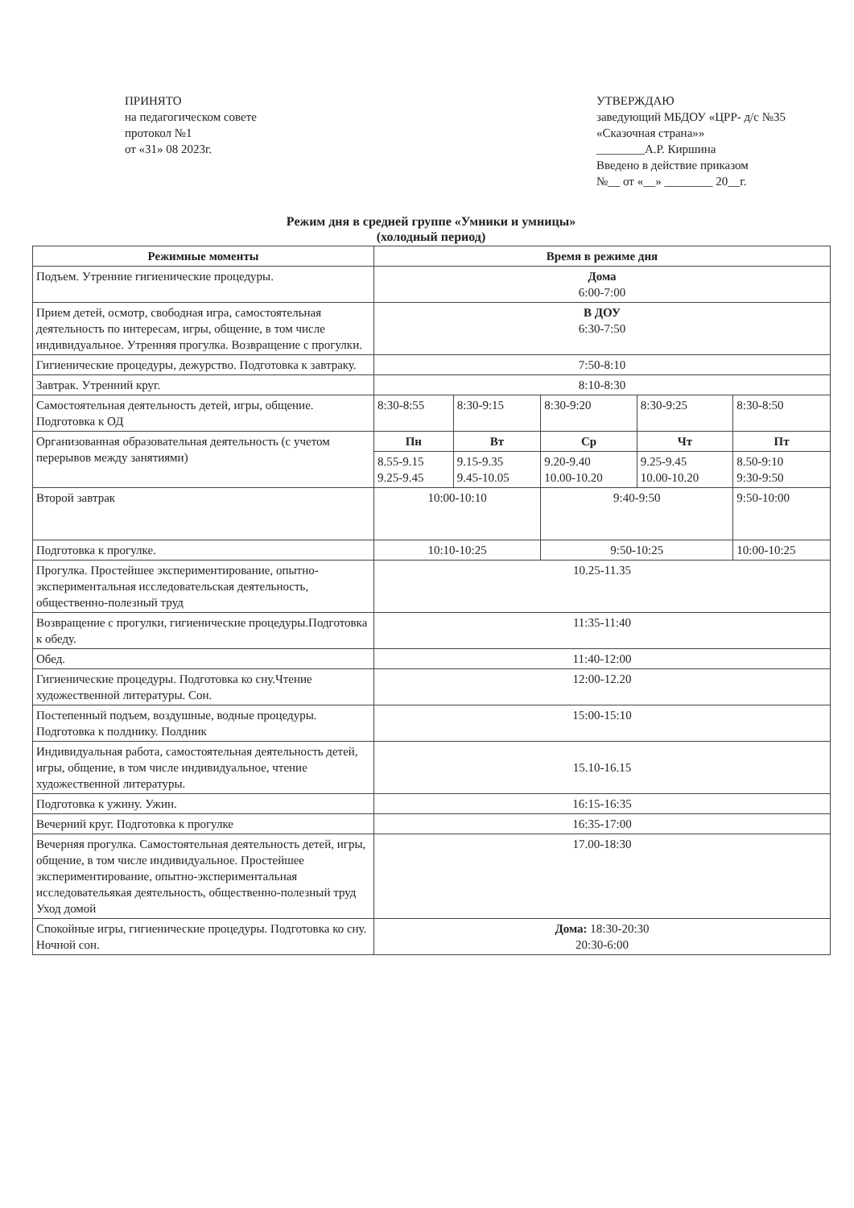ПРИНЯТО
на педагогическом совете
протокол №1
от «31» 08 2023г.
УТВЕРЖДАЮ
заведующий МБДОУ «ЦРР- д/с №35 «Сказочная страна»»
________А.Р. Киршина
Введено в действие приказом
№__ от «__» ________ 20__г.
Режим дня в средней группе «Умники и умницы»
(холодный период)
| Режимные моменты | Время в режиме дня | | | | |
| --- | --- | --- | --- | --- | --- |
| Подъем. Утренние гигиенические процедуры. | Дома 6:00-7:00 | | | | |
| Прием детей, осмотр, свободная игра, самостоятельная деятельность по интересам, игры, общение, в том числе индивидуальное. Утренняя прогулка. Возвращение с прогулки. | В ДОУ 6:30-7:50 | | | | |
| Гигиенические процедуры, дежурство. Подготовка к завтраку. | 7:50-8:10 | | | | |
| Завтрак. Утренний круг. | 8:10-8:30 | | | | |
| Самостоятельная деятельность детей, игры, общение. Подготовка к ОД | 8:30-8:55 | 8:30-9:15 | 8:30-9:20 | 8:30-9:25 | 8:30-8:50 |
| Организованная образовательная деятельность (с учетом перерывов между занятиями) | Пн | Вт | Ср | Чт | Пт |
| | 8.55-9.15 9.25-9.45 | 9.15-9.35 9.45-10.05 | 9.20-9.40 10.00-10.20 | 9.25-9.45 10.00-10.20 | 8.50-9:10 9:30-9:50 |
| Второй завтрак | 10:00-10:10 | | 9:40-9:50 | | 9:50-10:00 |
| Подготовка к прогулке. | 10:10-10:25 | | 9:50-10:25 | | 10:00-10:25 |
| Прогулка. Простейшее экспериментирование, опытно-экспериментальная исследовательская деятельность, общественно-полезный труд | 10.25-11.35 | | | | |
| Возвращение с прогулки, гигиенические процедуры.Подготовка к обеду. | 11:35-11:40 | | | | |
| Обед. | 11:40-12:00 | | | | |
| Гигиенические процедуры. Подготовка ко сну.Чтение художественной литературы. Сон. | 12:00-12.20 | | | | |
| Постепенный подъем, воздушные, водные процедуры. Подготовка к полднику. Полдник | 15:00-15:10 | | | | |
| Индивидуальная работа, самостоятельная деятельность детей, игры, общение, в том числе индивидуальное, чтение художественной литературы. | 15.10-16.15 | | | | |
| Подготовка к ужину. Ужин. | 16:15-16:35 | | | | |
| Вечерний круг. Подготовка к прогулке | 16:35-17:00 | | | | |
| Вечерняя прогулка. Самостоятельная деятельность детей, игры, общение, в том числе индивидуальное. Простейшее экспериментирование, опытно-экспериментальная исследовательякая деятельность, общественно-полезный труд Уход домой | 17.00-18:30 | | | | |
| Спокойные игры, гигиенические процедуры. Подготовка ко сну. Ночной сон. | Дома: 18:30-20:30 20:30-6:00 | | | | |